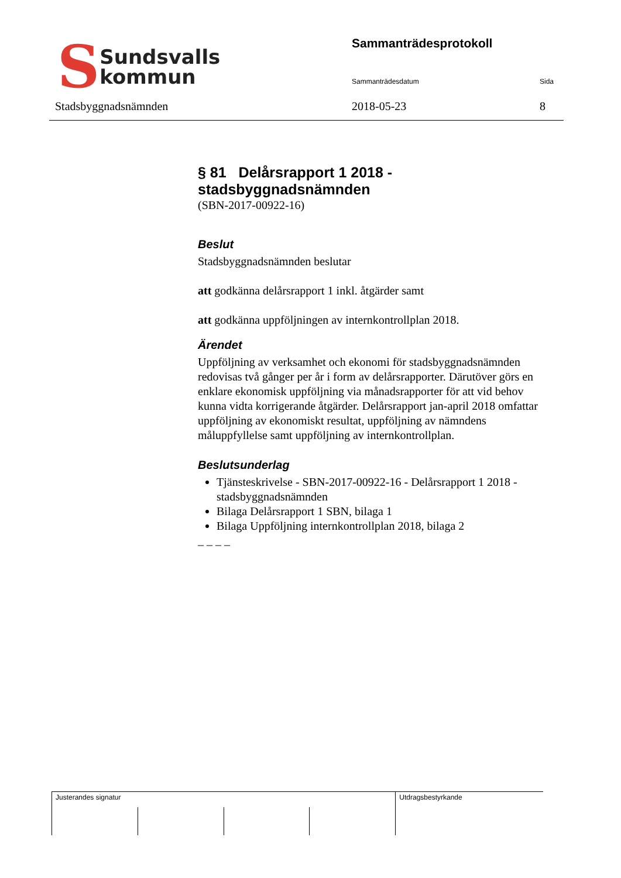S Sundsvalls
kommun
Stadsbyggnadsnämnden
Sammanträdesprotokoll
Sammanträdesdatum Sida
2018-05-23 8
§ 81 Delårsrapport 1 2018 - stadsbyggnadsnämnden
(SBN-2017-00922-16)
Beslut
Stadsbyggnadsnämnden beslutar
att godkänna delårsrapport 1 inkl. åtgärder samt
att godkänna uppföljningen av internkontrollplan 2018.
Ärendet
Uppföljning av verksamhet och ekonomi för stadsbyggnadsnämnden redovisas två gånger per år i form av delårsrapporter. Därutöver görs en enklare ekonomisk uppföljning via månadsrapporter för att vid behov kunna vidta korrigerande åtgärder. Delårsrapport jan-april 2018 omfattar uppföljning av ekonomiskt resultat, uppföljning av nämndens måluppfyllelse samt uppföljning av internkontrollplan.
Beslutsunderlag
Tjänsteskrivelse - SBN-2017-00922-16 - Delårsrapport 1 2018 - stadsbyggnadsnämnden
Bilaga Delårsrapport 1 SBN, bilaga 1
Bilaga Uppföljning internkontrollplan 2018, bilaga 2
_ _ _ _
Justerandes signatur
Utdragsbestyrkande